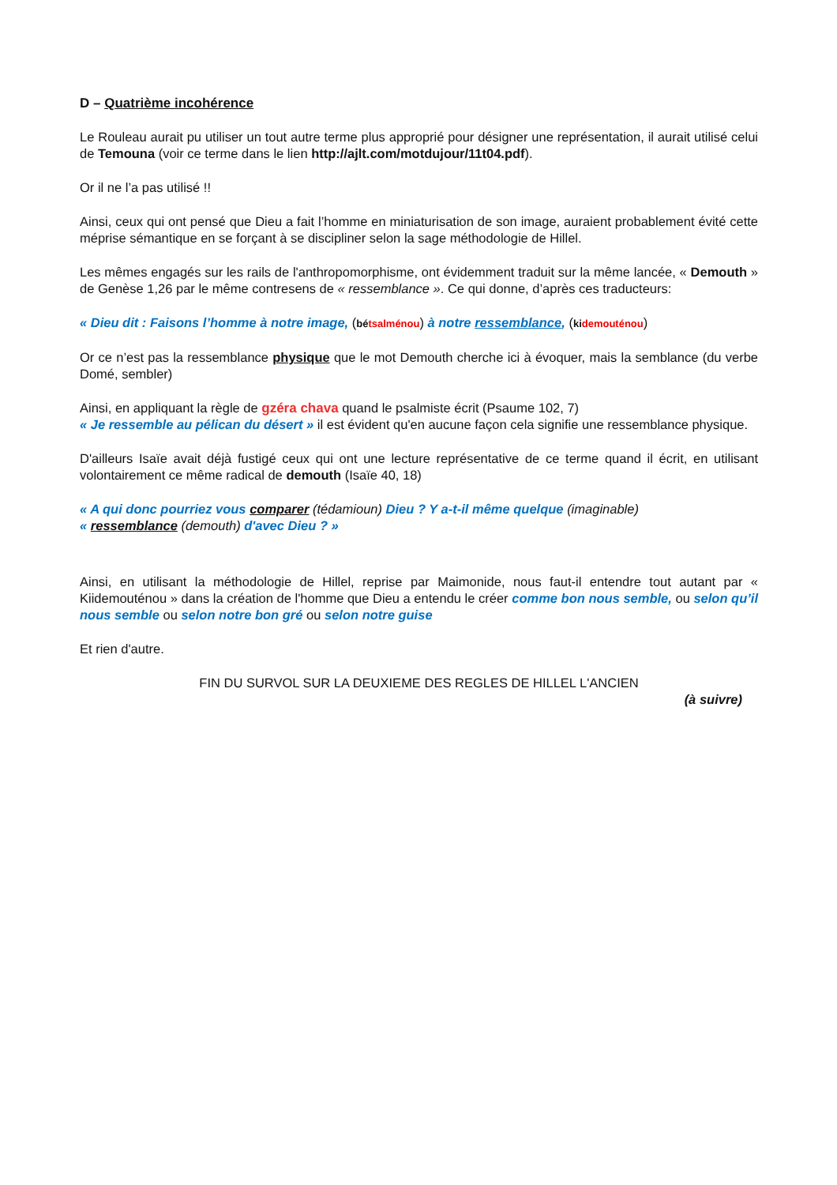D – Quatrième incohérence
Le Rouleau aurait pu utiliser un tout autre terme plus approprié pour désigner une représentation, il aurait utilisé celui de Temouna (voir ce terme dans le lien http://ajlt.com/motdujour/11t04.pdf).
Or il ne l’a pas utilisé !!
Ainsi, ceux qui ont pensé que Dieu a fait l’homme en miniaturisation de son image, auraient probablement évité cette méprise sémantique en se forçant à se discipliner selon la sage méthodologie de Hillel.
Les mêmes engagés sur les rails de l'anthropomorphisme, ont évidemment traduit sur la même lancée, « Demouth » de Genèse 1,26 par le même contresens de « ressemblance ». Ce qui donne, d’après ces traducteurs:
« Dieu dit : Faisons l’homme à notre image, (bé tsalménou) à notre ressemblance, (ki demouténou)
Or ce n’est pas la ressemblance physique que le mot Demouth cherche ici à évoquer, mais la semblance (du verbe Domé, sembler)
Ainsi, en appliquant la règle de gzéra chava quand le psalmiste écrit (Psaume 102, 7)
« Je ressemble au pélican du désert » il est évident qu'en aucune façon cela signifie une ressemblance physique.
D'ailleurs Isaïe avait déjà fustigé ceux qui ont une lecture représentative de ce terme quand il écrit, en utilisant volontairement ce même radical de demouth (Isaïe 40, 18)
« A qui donc pourriez vous comparer (tédamioun) Dieu ? Y a-t-il même quelque (imaginable)
« ressemblance (demouth) d'avec Dieu ? »
Ainsi, en utilisant la méthodologie de Hillel, reprise par Maimonide, nous faut-il entendre tout autant par « Kiidemouténou » dans la création de l'homme que Dieu a entendu le créer comme bon nous semble, ou selon qu’il nous semble ou selon notre bon gré ou selon notre guise
Et rien d'autre.
FIN DU SURVOL SUR LA DEUXIEME DES REGLES DE HILLEL L'ANCIEN
(à suivre)